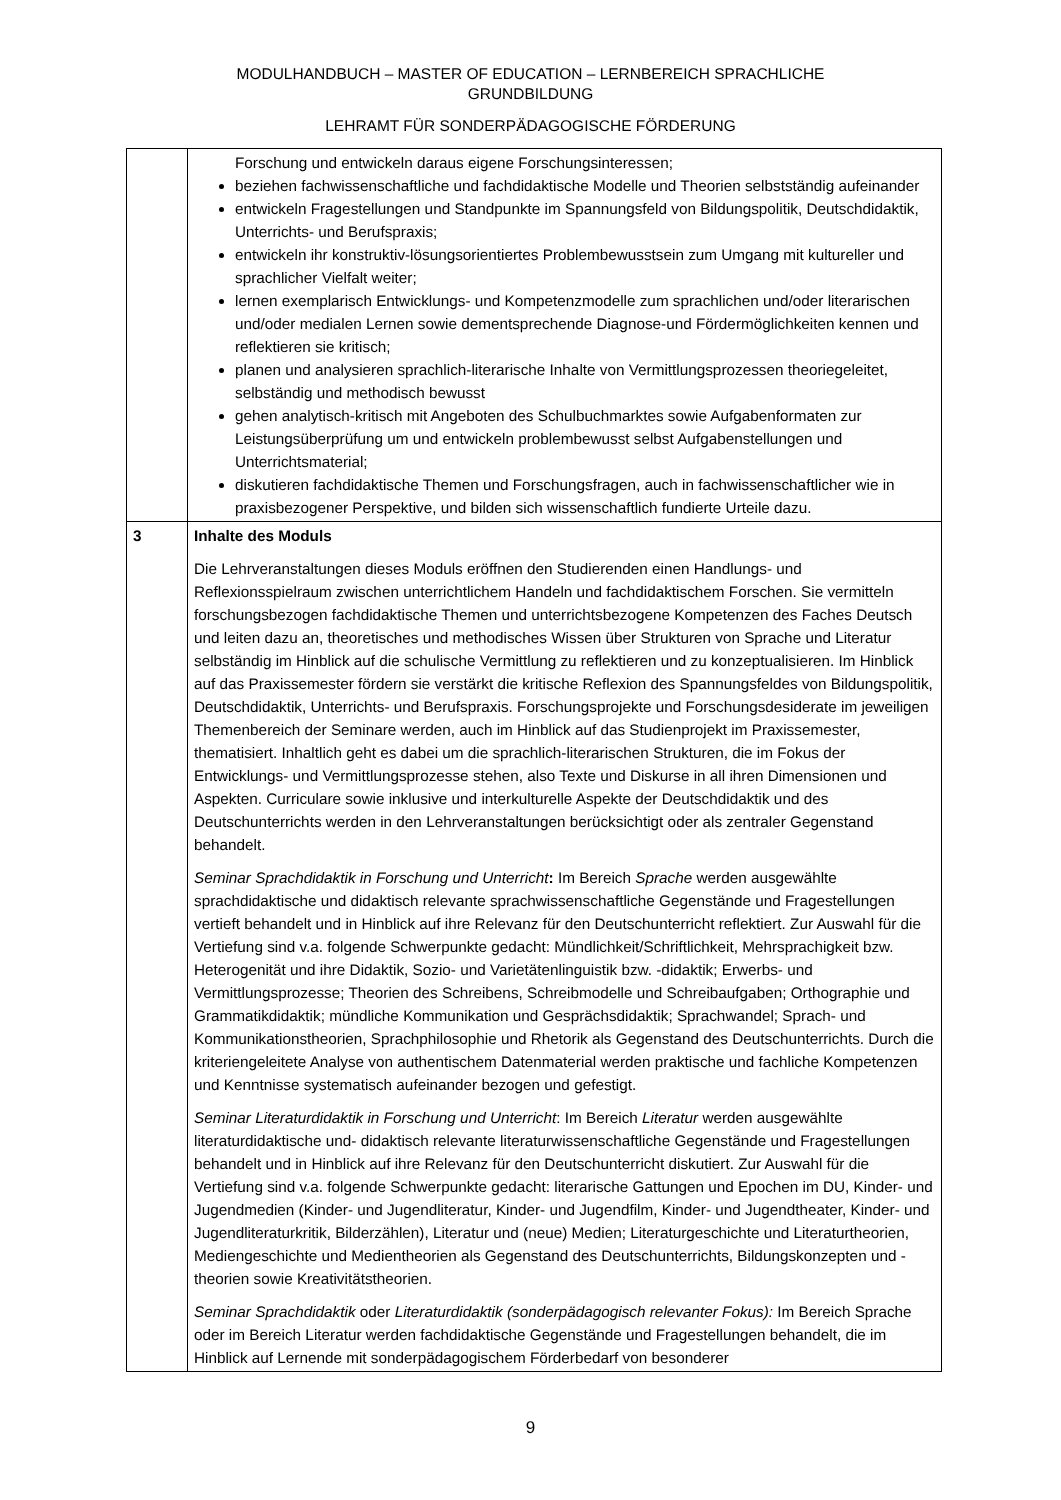MODULHANDBUCH – MASTER OF EDUCATION – LERNBEREICH SPRACHLICHE
GRUNDBILDUNG
LEHRAMT FÜR SONDERPÄDAGOGISCHE FÖRDERUNG
| | Forschung und entwickeln daraus eigene Forschungsinteressen; beziehen fachwissenschaftliche und fachdidaktische Modelle und Theorien selbstständig aufeinander entwickeln Fragestellungen und Standpunkte im Spannungsfeld von Bildungspolitik, Deutschdidaktik, Unterrichts- und Berufspraxis; entwickeln ihr konstruktiv-lösungsorientiertes Problembewusstsein zum Umgang mit kultureller und sprachlicher Vielfalt weiter; lernen exemplarisch Entwicklungs- und Kompetenzmodelle zum sprachlichen und/oder literarischen und/oder medialen Lernen sowie dementsprechende Diagnose-und Fördermöglichkeiten kennen und reflektieren sie kritisch; planen und analysieren sprachlich-literarische Inhalte von Vermittlungsprozessen theoriegeleitet, selbständig und methodisch bewusst gehen analytisch-kritisch mit Angeboten des Schulbuchmarktes sowie Aufgabenformaten zur Leistungsüberprüfung um und entwickeln problembewusst selbst Aufgabenstellungen und Unterrichtsmaterial; diskutieren fachdidaktische Themen und Forschungsfragen, auch in fachwissenschaftlicher wie in praxisbezogener Perspektive, und bilden sich wissenschaftlich fundierte Urteile dazu. |
| 3 | Inhalte des Moduls Die Lehrveranstaltungen dieses Moduls eröffnen den Studierenden einen Handlungs- und Reflexionsspielraum zwischen unterrichtlichem Handeln und fachdidaktischem Forschen. Sie vermitteln forschungsbezogen fachdidaktische Themen und unterrichtsbezogene Kompetenzen des Faches Deutsch und leiten dazu an, theoretisches und methodisches Wissen über Strukturen von Sprache und Literatur selbständig im Hinblick auf die schulische Vermittlung zu reflektieren und zu konzeptualisieren. Im Hinblick auf das Praxissemester fördern sie verstärkt die kritische Reflexion des Spannungsfeldes von Bildungspolitik, Deutschdidaktik, Unterrichts- und Berufspraxis. Forschungsprojekte und Forschungsdesiderate im jeweiligen Themenbereich der Seminare werden, auch im Hinblick auf das Studienprojekt im Praxissemester, thematisiert. Inhaltlich geht es dabei um die sprachlich-literarischen Strukturen, die im Fokus der Entwicklungs- und Vermittlungsprozesse stehen, also Texte und Diskurse in all ihren Dimensionen und Aspekten. Curriculare sowie inklusive und interkulturelle Aspekte der Deutschdidaktik und des Deutschunterrichts werden in den Lehrveranstaltungen berücksichtigt oder als zentraler Gegenstand behandelt. Seminar Sprachdidaktik in Forschung und Unterricht : Im Bereich Sprache werden ausgewählte sprachdidaktische und didaktisch relevante sprachwissenschaftliche Gegenstände und Fragestellungen vertieft behandelt und in Hinblick auf ihre Relevanz für den Deutschunterricht reflektiert. Zur Auswahl für die Vertiefung sind v.a. folgende Schwerpunkte gedacht: Mündlichkeit/Schriftlichkeit, Mehrsprachigkeit bzw. Heterogenität und ihre Didaktik, Sozio- und Varietätenlinguistik bzw. -didaktik; Erwerbs- und Vermittlungsprozesse; Theorien des Schreibens, Schreibmodelle und Schreibaufgaben; Orthographie und Grammatikdidaktik; mündliche Kommunikation und Gesprächsdidaktik; Sprachwandel; Sprach- und Kommunikationstheorien, Sprachphilosophie und Rhetorik als Gegenstand des Deutschunterrichts. Durch die kriteriengeleitete Analyse von authentischem Datenmaterial werden praktische und fachliche Kompetenzen und Kenntnisse systematisch aufeinander bezogen und gefestigt. Seminar Literaturdidaktik in Forschung und Unterricht : Im Bereich Literatur werden ausgewählte literaturdidaktische und- didaktisch relevante literaturwissenschaftliche Gegenstände und Fragestellungen behandelt und in Hinblick auf ihre Relevanz für den Deutschunterricht diskutiert. Zur Auswahl für die Vertiefung sind v.a. folgende Schwerpunkte gedacht: literarische Gattungen und Epochen im DU, Kinder- und Jugendmedien (Kinder- und Jugendliteratur, Kinder- und Jugendfilm, Kinder- und Jugendtheater, Kinder- und Jugendliteraturkritik, Bilderzählen), Literatur und (neue) Medien; Literaturgeschichte und Literaturtheorien, Mediengeschichte und Medientheorien als Gegenstand des Deutschunterrichts, Bildungskonzepten und -theorien sowie Kreativitätstheorien. Seminar Sprachdidaktik oder Literaturdidaktik (sonderpädagogisch relevanter Fokus): Im Bereich Sprache oder im Bereich Literatur werden fachdidaktische Gegenstände und Fragestellungen behandelt, die im Hinblick auf Lernende mit sonderpädagogischem Förderbedarf von besonderer |
9